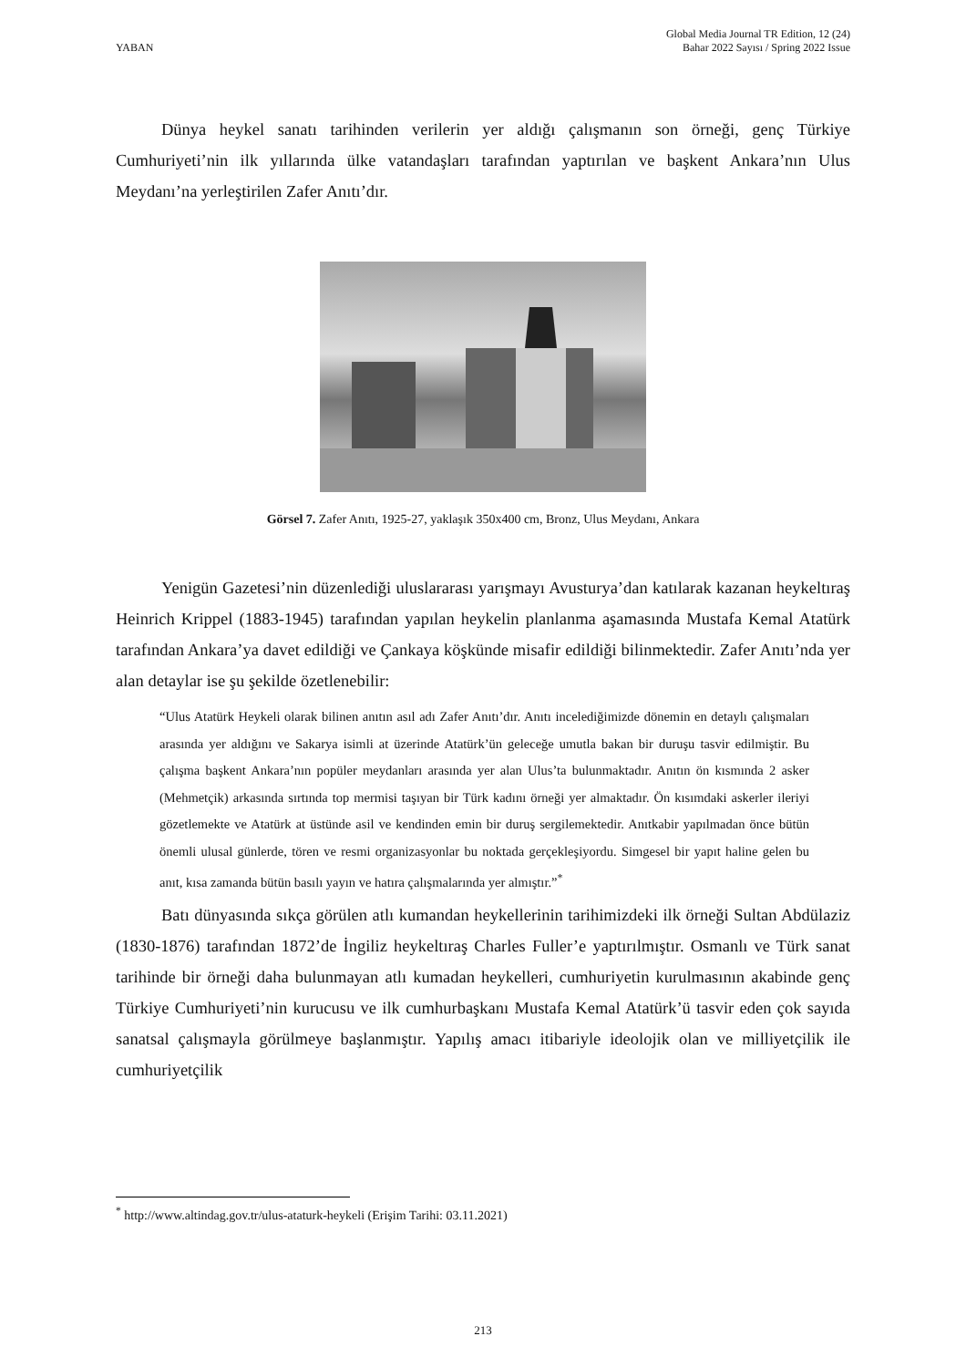YABAN
Global Media Journal TR Edition, 12 (24)
Bahar 2022 Sayısı / Spring 2022 Issue
Dünya heykel sanatı tarihinden verilerin yer aldığı çalışmanın son örneği, genç Türkiye Cumhuriyeti’nin ilk yıllarında ülke vatandaşları tarafından yaptırılan ve başkent Ankara’nın Ulus Meydanı’na yerleştirilen Zafer Anıtı’dır.
Görsel 7. Zafer Anıtı, 1925-27, yaklaşık 350x400 cm, Bronz, Ulus Meydanı, Ankara
Yenigün Gazetesi’nin düzenlediği uluslararası yarışmayı Avusturya’dan katılarak kazanan heykeltıraş Heinrich Krippel (1883-1945) tarafından yapılan heykelin planlanma aşamasında Mustafa Kemal Atatürk tarafından Ankara’ya davet edildiği ve Çankaya köşkünde misafir edildiği bilinmektedir. Zafer Anıtı’nda yer alan detaylar ise şu şekilde özetlenebilir:
“Ulus Atatürk Heykeli olarak bilinen anıtın asıl adı Zafer Anıtı’dır. Anıtı incelediğimizde dönemin en detaylı çalışmaları arasında yer aldığını ve Sakarya isimli at üzerinde Atatürk’ün geleceğe umutla bakan bir duruşu tasvir edilmiştir. Bu çalışma başkent Ankara’nın popüler meydanları arasında yer alan Ulus’ta bulunmaktadır. Anıtın ön kısmında 2 asker (Mehmetçik) arkasında sırtında top mermisi taşıyan bir Türk kadını örneği yer almaktadır. Ön kısımdaki askerler ileriyi gözetlemekte ve Atatürk at üstünde asil ve kendinden emin bir duruş sergilemektedir. Anıtkabir yapılmadan önce bütün önemli ulusal günlerde, tören ve resmi organizasyonlar bu noktada gerçekleşiyordu. Simgesel bir yapıt haline gelen bu anıt, kısa zamanda bütün basılı yayın ve hatıra çalışmalarında yer almıştır.”<sup>*</sup>
Batı dünyasında sıkça görülen atlı kumandan heykellerinin tarihimizdeki ilk örneği Sultan Abdülaziz (1830-1876) tarafından 1872’de İngiliz heykeltıraş Charles Fuller’e yaptırılmıştır. Osmanlı ve Türk sanat tarihinde bir örneği daha bulunmayan atlı kumadan heykelleri, cumhuriyetin kurulmasının akabinde genç Türkiye Cumhuriyeti’nin kurucusu ve ilk cumhurbaşkanı Mustafa Kemal Atatürk’ü tasvir eden çok sayıda sanatsal çalışmayla görülmeye başlanmıştır. Yapılış amacı itibariyle ideolojik olan ve milliyetçilik ile cumhuriyetçilik
<sup>*</sup> http://www.altindag.gov.tr/ulus-ataturk-heykeli (Erişim Tarihi: 03.11.2021)
213